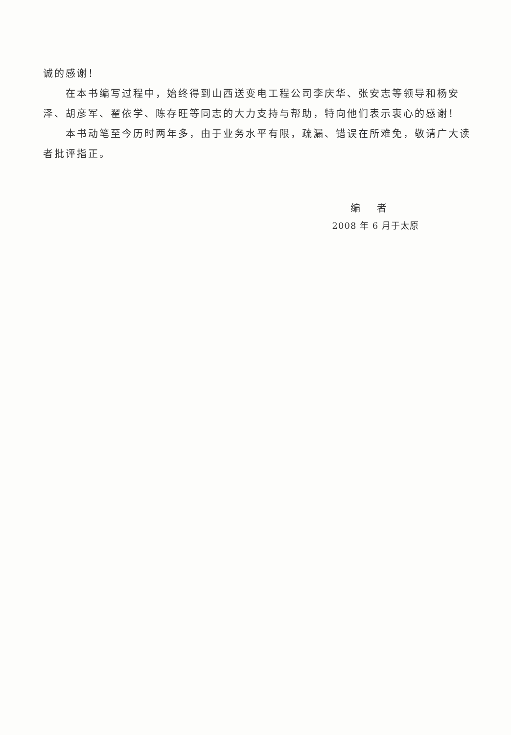诚的感谢！
在本书编写过程中，始终得到山西送变电工程公司李庆华、张安志等领导和杨安泽、胡彦军、翟依学、陈存旺等同志的大力支持与帮助，特向他们表示衷心的感谢！
本书动笔至今历时两年多，由于业务水平有限，疏漏、错误在所难免，敬请广大读者批评指正。
编 者
2008 年 6 月于太原